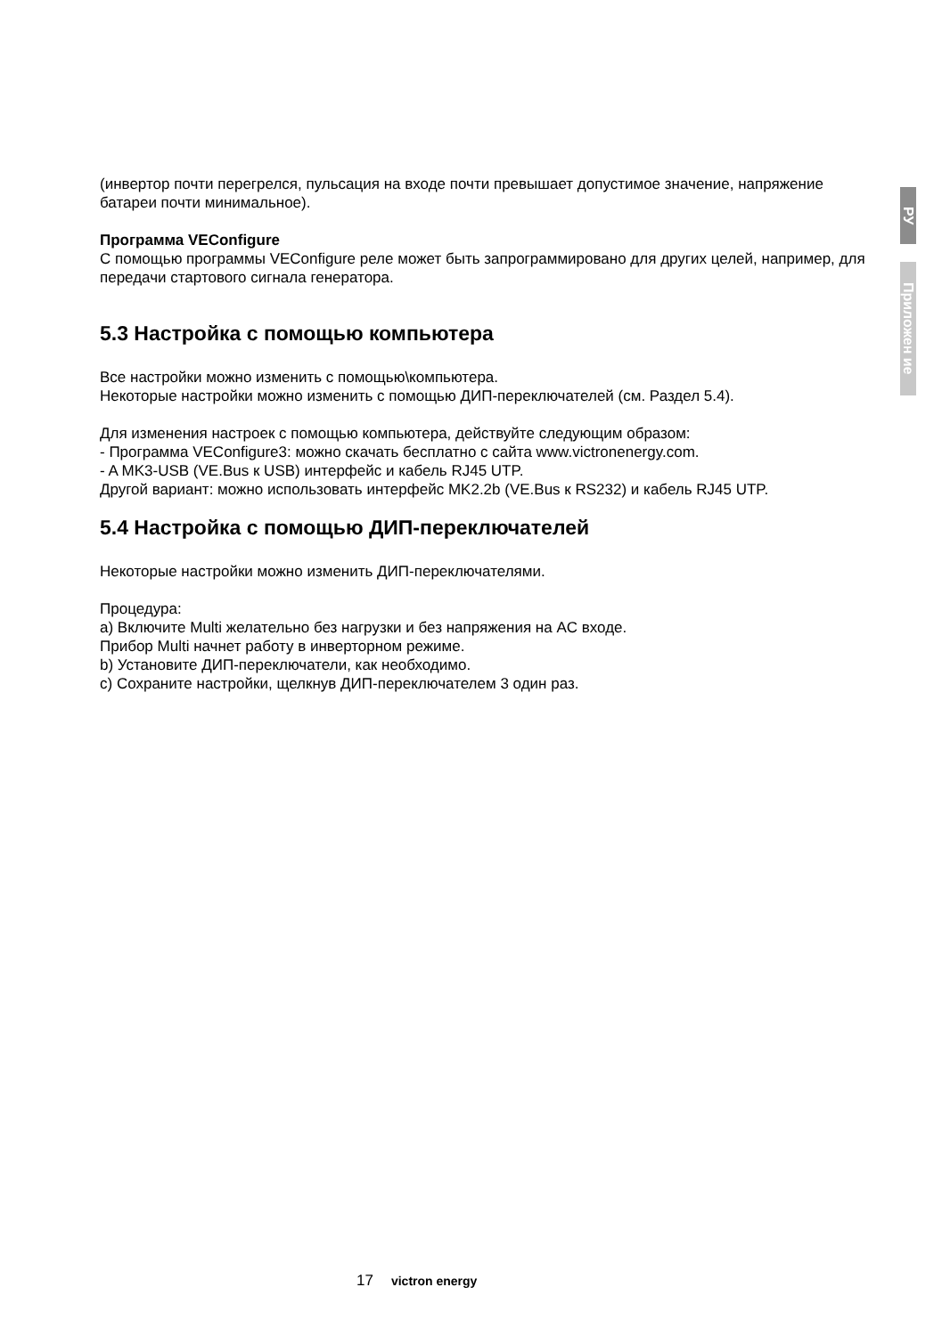РУ
Приложен ие
(инвертор почти перегрелся, пульсация на входе почти превышает допустимое значение, напряжение батареи почти минимальное).
Программа VEConfigure
С помощью программы VEConfigure реле может быть запрограммировано для других целей, например, для передачи стартового сигнала генератора.
5.3 Настройка с помощью компьютера
Все настройки можно изменить с помощью\компьютера.
Некоторые настройки можно изменить с помощью ДИП-переключателей (см. Раздел 5.4).
Для изменения настроек с помощью компьютера, действуйте следующим образом:
- Программа VEConfigure3: можно скачать бесплатно с сайта www.victronenergy.com.
- A MK3-USB (VE.Bus к USB) интерфейс и кабель RJ45 UTP.
Другой вариант: можно использовать интерфейс MK2.2b (VE.Bus к RS232) и кабель RJ45 UTP.
5.4 Настройка с помощью ДИП-переключателей
Некоторые настройки можно изменить ДИП-переключателями.
Процедура:
a) Включите Multi желательно без нагрузки и без напряжения на AC входе.
Прибор Multi начнет работу в инверторном режиме.
b) Установите ДИП-переключатели, как необходимо.
c) Сохраните настройки, щелкнув ДИП-переключателем 3 один раз.
17 victron energy